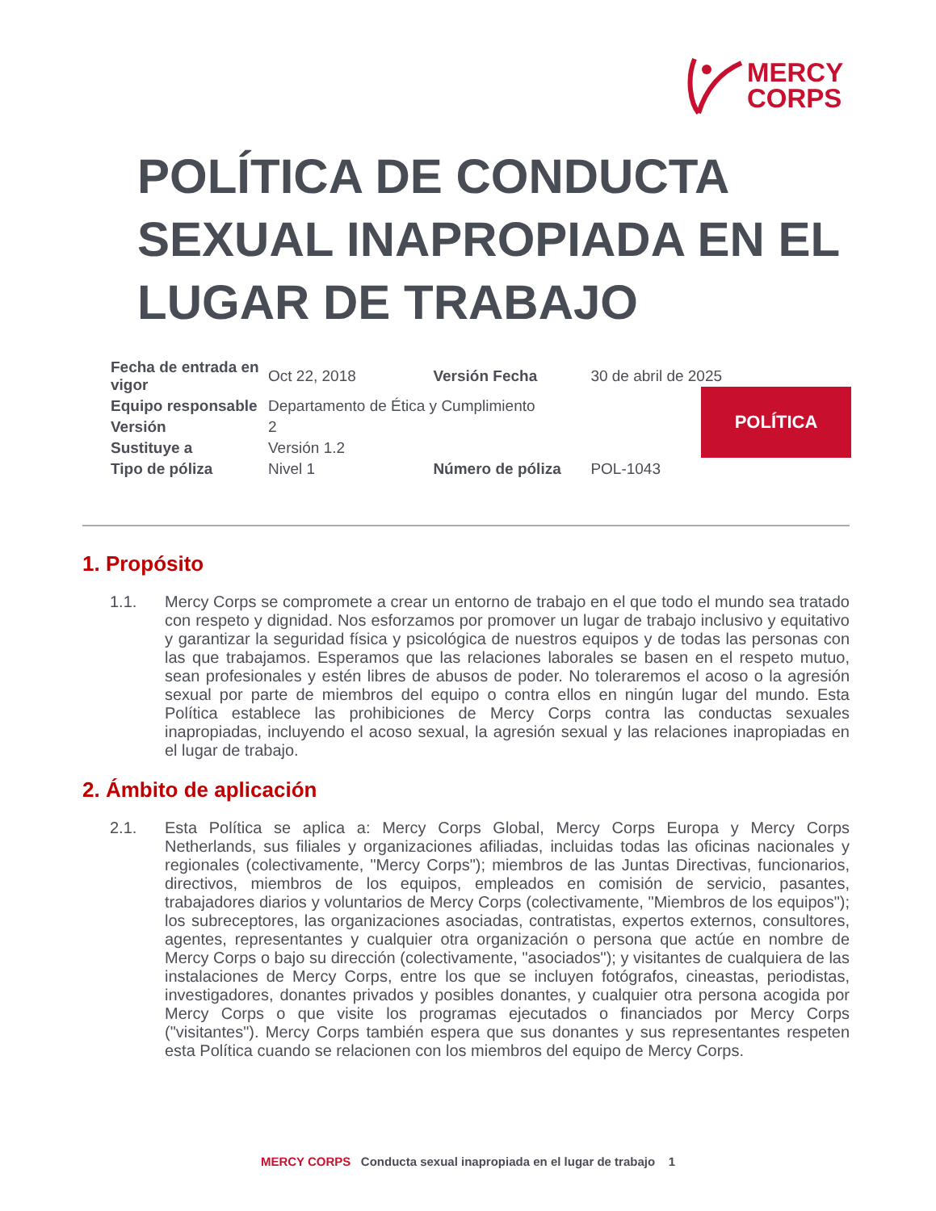MERCY
CORPS
POLÍTICA DE CONDUCTA SEXUAL INAPROPIADA EN EL LUGAR DE TRABAJO
| Fecha de entrada en vigor | Oct 22, 2018 | | Versión Fecha | 30 de abril de 2025 |
| Equipo responsable | Departamento de Ética y Cumplimiento | | | |
| Versión | 2 | | | |
| Sustituye a | Versión 1.2 | | | |
| Tipo de póliza | Nivel 1 | Número de póliza | | POL-1043 |
POLÍTICA
1. Propósito
1.1. Mercy Corps se compromete a crear un entorno de trabajo en el que todo el mundo sea tratado con respeto y dignidad. Nos esforzamos por promover un lugar de trabajo inclusivo y equitativo y garantizar la seguridad física y psicológica de nuestros equipos y de todas las personas con las que trabajamos. Esperamos que las relaciones laborales se basen en el respeto mutuo, sean profesionales y estén libres de abusos de poder. No toleraremos el acoso o la agresión sexual por parte de miembros del equipo o contra ellos en ningún lugar del mundo. Esta Política establece las prohibiciones de Mercy Corps contra las conductas sexuales inapropiadas, incluyendo el acoso sexual, la agresión sexual y las relaciones inapropiadas en el lugar de trabajo.
2. Ámbito de aplicación
2.1. Esta Política se aplica a: Mercy Corps Global, Mercy Corps Europa y Mercy Corps Netherlands, sus filiales y organizaciones afiliadas, incluidas todas las oficinas nacionales y regionales (colectivamente, "Mercy Corps"); miembros de las Juntas Directivas, funcionarios, directivos, miembros de los equipos, empleados en comisión de servicio, pasantes, trabajadores diarios y voluntarios de Mercy Corps (colectivamente, "Miembros de los equipos"); los subreceptores, las organizaciones asociadas, contratistas, expertos externos, consultores, agentes, representantes y cualquier otra organización o persona que actúe en nombre de Mercy Corps o bajo su dirección (colectivamente, "asociados"); y visitantes de cualquiera de las instalaciones de Mercy Corps, entre los que se incluyen fotógrafos, cineastas, periodistas, investigadores, donantes privados y posibles donantes, y cualquier otra persona acogida por Mercy Corps o que visite los programas ejecutados o financiados por Mercy Corps ("visitantes"). Mercy Corps también espera que sus donantes y sus representantes respeten esta Política cuando se relacionen con los miembros del equipo de Mercy Corps.
MERCY CORPS Conducta sexual inapropiada en el lugar de trabajo 1